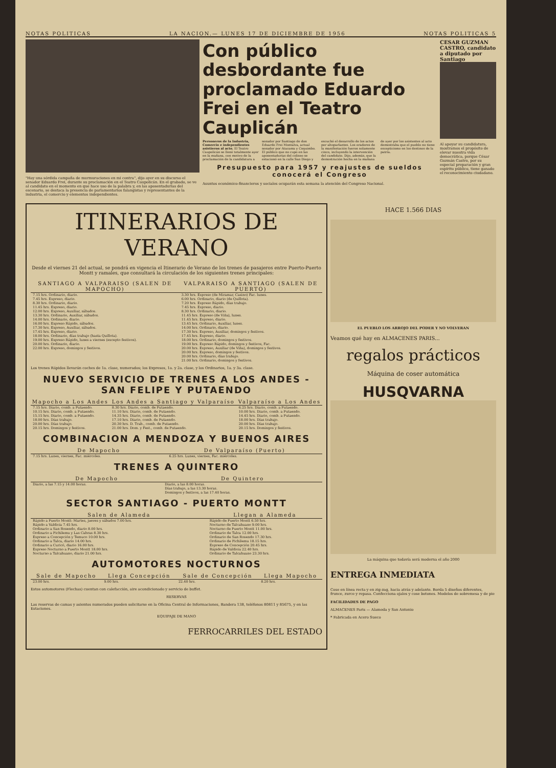NOTAS POLITICAS LA NACION.— LUNES 17 DE DICIEMBRE DE 1956 NOTAS POLITICAS 5
"Hay una sórdida campaña de murmuraciones en mi contra", dijo ayer en su discurso el senador Eduardo Frei, durante su proclamación en el Teatro Caupolicán. En el grabado, se ve al candidato en el momento en que hace uso de la palabra y, en las aposentadurías del escenario, se destaca la presencia de parlamentarios falangistas y representantes de la industria, el comercio y elementos independientes.
Con público desbordante fue proclamado Eduardo Frei en el Teatro Cauplicán
Personeros de la Industria, Comercio e independientes asistieron al acto. El Teatro Caupolicán se llenó totalmente ayer en la mañana, con motivo de la proclamación de la candidatura a senador por Santiago de don Eduardo Frei Montalva, actual senador por Atacama y Coquimbo. El público que no cupo en las aposentadurías del coliseo se estacionó en la calle San Diego y escuchó el desarrollo de los actos por altoparlantes. Los oradores de la manifestación fueron solamente cinco, incluyendo la intervención del candidato. Dijo, además, que la demostración hecha en la mañana de ayer por los asistentes al acto demostraba que el pueblo no tiene escepticismo en los destinos de la patria.
Presupuesto para 1957 y reajustes de sueldos conocerá el Congreso
Asuntos económico-financieros y sociales ocuparán esta semana la atención del Congreso Nacional.
CESAR GUZMAN CASTRO, candidato a diputado por Santiago
Al apoyar su candidatura, mostramos el propósito de elevar nuestra vida democrática, porque César Guzmán Castro, por su especial preparación y gran espíritu público, tiene ganado el reconocimiento ciudadano.
ITINERARIOS DE VERANO
Desde el viernes 21 del actual, se pondrá en vigencia el Itinerario de Verano de los trenes de pasajeros entre Puerto-Puerto Montt y ramales, que consultará la circulación de los siguientes trenes principales:
| SANTIAGO A VALPARAISO (SALEN DE MAPOCHO) | VALPARAISO A SANTIAGO (SALEN DE PUERTO) |
| --- | --- |
| 7.15 hrs. Ordinario, diario. 7.45 hrs. Expreso, diario. 8.30 hrs. Ordinario, diario. 11.45 hrs. Expreso, diario. 12.00 hrs. Expreso, Auxiliar, sábados. 13.30 hrs. Ordinario, Auxiliar, sábados. 14.00 hrs. Ordinario, diario. 16.00 hrs. Expreso Rápido, sábados. 17.30 hrs. Expreso, Auxiliar, sábados. 17.45 hrs. Expreso, diario. 18.00 hrs. Ordinario, días trabajo (hasta Quillota). 19.00 hrs. Expreso Rápido, lunes a viernes (excepto festivos). 20.00 hrs. Ordinario, diario. 22.00 hrs. Expreso, domingos y festivos. | 3.30 hrs. Expreso (de Miramar, Casino) Fac. lunes. 6.00 hrs. Ordinario, diario (de Quillota). 7.20 hrs. Expreso Rápido, días trabajo. 7.45 hrs. Expreso, diario. 8.30 hrs. Ordinario, diario. 11.45 hrs. Expreso (de Viña), lunes. 11.45 hrs. Expreso, diario. 13.45 hrs. Ordinario, Auxiliar, lunes. 14.00 hrs. Ordinario, diario. 17.30 hrs. Expreso, Auxiliar, domingos y festivos. 17.45 hrs. Expreso, diario. 18.00 hrs. Ordinario, domingos y festivos. 19.00 hrs. Expreso Rápido, domingos y festivos, Fac. 20.00 hrs. Expreso, Auxiliar (de Viña), domingos y festivos. 20.00 hrs. Expreso, domingos y festivos. 20.00 hrs. Ordinario, días trabajo. 21.00 hrs. Ordinario, domingos y festivos. |
Los trenes Rápidos llevarán coches de 1a. clase, numerados; los Expresos, 1a. y 2a. clase, y los Ordinarios, 1a. y 3a. clase.
NUEVO SERVICIO DE TRENES A LOS ANDES - SAN FELIPE Y PUTAENDO
| Mapocho a Los Andes | Los Andes a Santiago y Valparaíso | Valparaíso a Los Andes |
| --- | --- | --- |
| 7.15 hrs. Diario, comb. a Putaendo. 10.15 hrs. Diario, comb. a Putaendo. 15.15 hrs. Diario, comb. a Putaendo. 18.00 hrs. Días trabajo. 20.00 hrs. Días trabajo. 20.15 hrs. Domingos y festivos. | 8.30 hrs. Diario, comb. de Putaendo. 11.10 hrs. Diario, comb. de Putaendo. 14.35 hrs. Diario, comb. de Putaendo. 17.10 hrs. Diario, comb. de Putaendo. 20.30 hrs. D. Trab., comb. de Putaendo. 21.00 hrs. Dom. y Fest., comb. de Putaendo. | 6.25 hrs. Diario, comb. a Putaendo. 10.00 hrs. Diario, comb. a Putaendo. 14.45 hrs. Diario, comb. a Putaendo. 18.00 hrs. Días trabajo. 20.00 hrs. Días trabajo. 20.15 hrs. Domingos y festivos. |
COMBINACION A MENDOZA Y BUENOS AIRES
| De Mapocho | De Valparaíso (Puerto) |
| --- | --- |
| 7.15 hrs. Lunes, viernes, Fac. miércoles. | 6.25 hrs. Lunes, viernes, Fac. miércoles. |
TRENES A QUINTERO
| De Mapocho | De Quintero |
| --- | --- |
| Diario, a las 7.15 y 14.00 horas. | Diario, a las 8.00 horas. Días trabajo, a las 13.30 horas. Domingos y festivos, a las 17.40 horas. |
SECTOR SANTIAGO - PUERTO MONTT
| Salen de Alameda | Llegan a Alameda |
| --- | --- |
| Rápido a Puerto Montt: Martes, jueves y sábados 7.00 hrs. Rápido a Valdivia 7.45 hrs. Ordinario a San Rosendo, diario 8.00 hrs. Ordinario a Pichilemu y Las Cabras 8.30 hrs. Expreso a Concepción y Temuco 10.00 hrs. Ordinario a Talca, diario 14.00 hrs. Ordinario a Curicó, diario 16.00 hrs. Expreso Nocturno a Puerto Montt 18.00 hrs. Nocturno a Talcahuano, diario 21.00 hrs. | Rápido de Puerto Montt 6.50 hrs. Nocturno de Talcahuano 9.00 hrs. Nocturno de Puerto Montt 11.00 hrs. Ordinario de Talca 12.00 hrs. Ordinario de San Rosendo 17.30 hrs. Ordinario de Pichilemu 18.15 hrs. Expreso de Concepción 20.45 hrs. Rápido de Valdivia 22.40 hrs. Ordinario de Talcahuano 23.30 hrs. |
AUTOMOTORES NOCTURNOS
| Sale de Mapocho | Llega Concepción | Sale de Concepción | Llega Mapocho |
| --- | --- | --- | --- |
| 23.00 hrs. | 9.00 hrs. | 22.40 hrs. | 8.20 hrs. |
Estos automotores (Flechas) cuentan con calefacción, aire acondicionado y servicio de buffet.
RESERVAS
Las reservas de camas y asientos numerados pueden solicitarse en la Oficina Central de Informaciones, Bandera 138, teléfonos 80811 y 85675, y en las Estaciones.
EQUIPAJE DE MANO
FERROCARRILES DEL ESTADO
HACE 1.566 DIAS
EL PUEBLO LOS ARROJO DEL PODER Y NO VOLVERAN
Veamos qué hay en ALMACENES PARIS...
regalos prácticos
Máquina de coser automática
HUSQVARNA
La máquina que todavía será moderna el año 2000
ENTREGA INMEDIATA
Cose en línea recta y en zig-zag, hacia atrás y adelante. Borda 5 diseños diferentes, frunce, zurce y repasa. Confecciona ojales y cose botones. Modelos de sobremesa y de pie
FACILIDADES DE PAGO
ALMACENES Paris — Alameda y San Antonio
* Fabricada en Acero Sueco